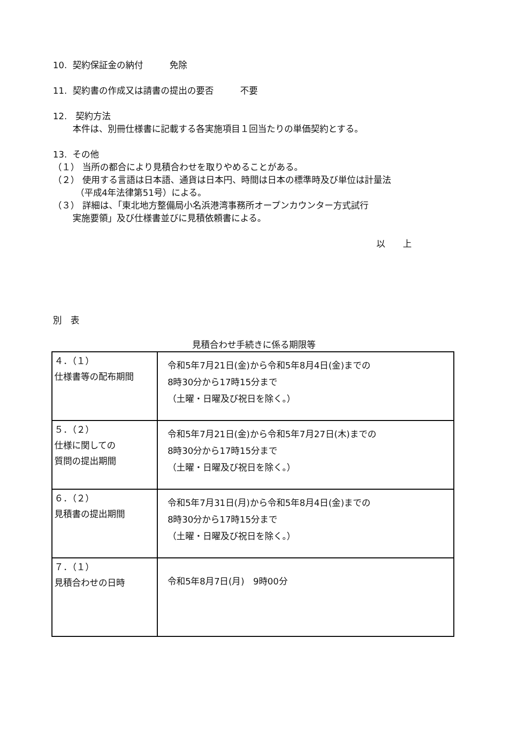10. 契約保証金の納付　　　免除
11. 契約書の作成又は請書の提出の要否　　　不要
12. 契約方法
本件は、別冊仕様書に記載する各実施項目１回当たりの単価契約とする。
13. その他
（１） 当所の都合により見積合わせを取りやめることがある。
（２） 使用する言語は日本語、通貨は日本円、時間は日本の標準時及び単位は計量法
（平成4年法律第51号）による。
（３） 詳細は、「東北地方整備局小名浜港湾事務所オープンカウンター方式試行
実施要領」及び仕様書並びに見積依頼書による。
以　　上
別　表
見積合わせ手続きに係る期限等
| ４．（１） 仕様書等の配布期間 | 令和5年7月21日(金)から令和5年8月4日(金)までの 8時30分から17時15分まで （土曜・日曜及び祝日を除く。） |
| ５．（２） 仕様に関しての 質問の提出期間 | 令和5年7月21日(金)から令和5年7月27日(木)までの 8時30分から17時15分まで （土曜・日曜及び祝日を除く。） |
| ６．（２） 見積書の提出期間 | 令和5年7月31日(月)から令和5年8月4日(金)までの 8時30分から17時15分まで （土曜・日曜及び祝日を除く。） |
| ７．（１） 見積合わせの日時 | 令和5年8月7日(月) 9時00分 |